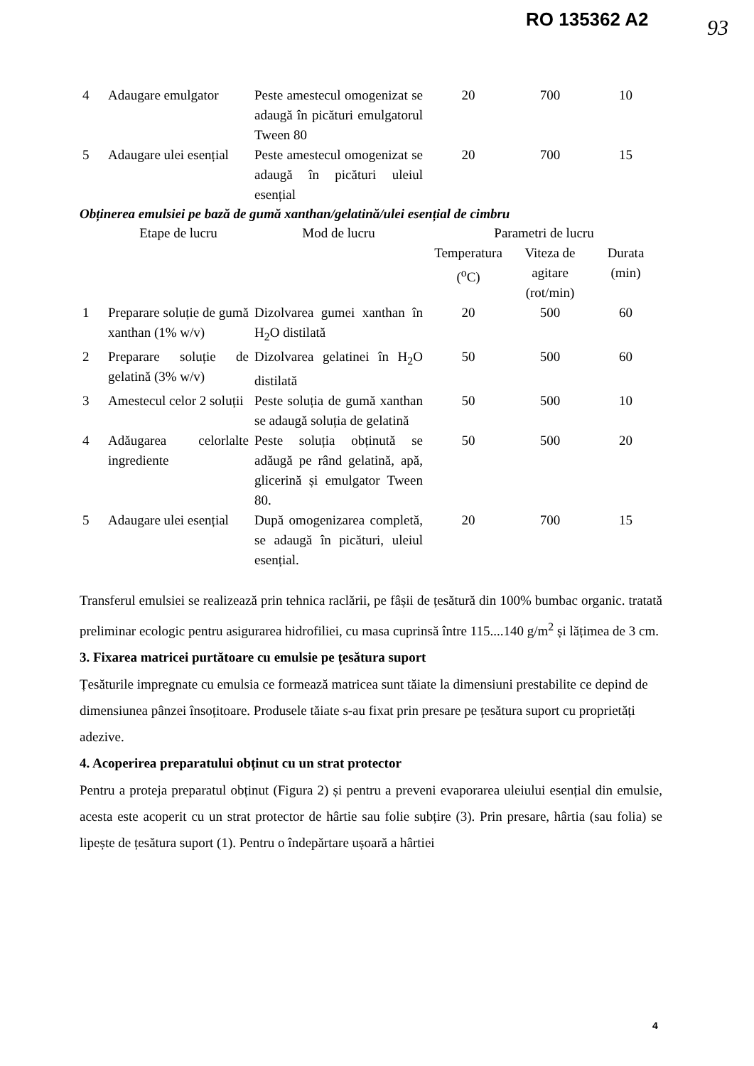RO 135362 A2 93
| 4 | Adaugare emulgator | Peste amestecul omogenizat se adaugă în picături emulgatorul Tween 80 | 20 | 700 | 10 |
| 5 | Adaugare ulei esențial | Peste amestecul omogenizat se adaugă în picături uleiul esențial | 20 | 700 | 15 |
Obținerea emulsiei pe bază de gumă xanthan/gelatină/ulei esențial de cimbru
| | Etape de lucru | Mod de lucru | Parametri de lucru | | |
| --- | --- | --- | --- | --- | --- |
| | | | Temperatura (<sup>o</sup>C) | Viteza de agitare (rot/min) | Durata (min) |
| 1 | Preparare soluție de gumă xanthan (1% w/v) | Dizolvarea gumei xanthan în H<sub>2</sub>O distilată | 20 | 500 | 60 |
| 2 | Preparare soluție de gelatină (3% w/v) | Dizolvarea gelatinei în H<sub>2</sub>O distilată | 50 | 500 | 60 |
| 3 | Amestecul celor 2 soluții | Peste soluția de gumă xanthan se adaugă soluția de gelatină | 50 | 500 | 10 |
| 4 | Adăugarea celorlalte ingrediente | Peste soluția obținută se adăugă pe rând gelatină, apă, glicerină și emulgator Tween 80. | 50 | 500 | 20 |
| 5 | Adaugare ulei esențial | După omogenizarea completă, se adaugă în picături, uleiul esențial. | 20 | 700 | 15 |
Transferul emulsiei se realizează prin tehnica raclării, pe fâșii de țesătură din 100% bumbac organic. tratată preliminar ecologic pentru asigurarea hidrofiliei, cu masa cuprinsă între 115....140 g/m<sup>2</sup> și lățimea de 3 cm.
3. Fixarea matricei purtătoare cu emulsie pe țesătura suport
Țesăturile impregnate cu emulsia ce formează matricea sunt tăiate la dimensiuni prestabilite ce depind de dimensiunea pânzei însoțitoare. Produsele tăiate s-au fixat prin presare pe țesătura suport cu proprietăți adezive.
4. Acoperirea preparatului obținut cu un strat protector
Pentru a proteja preparatul obținut (Figura 2) și pentru a preveni evaporarea uleiului esențial din emulsie, acesta este acoperit cu un strat protector de hârtie sau folie subțire (3). Prin presare, hârtia (sau folia) se lipește de țesătura suport (1). Pentru o îndepărtare ușoară a hârtiei
4